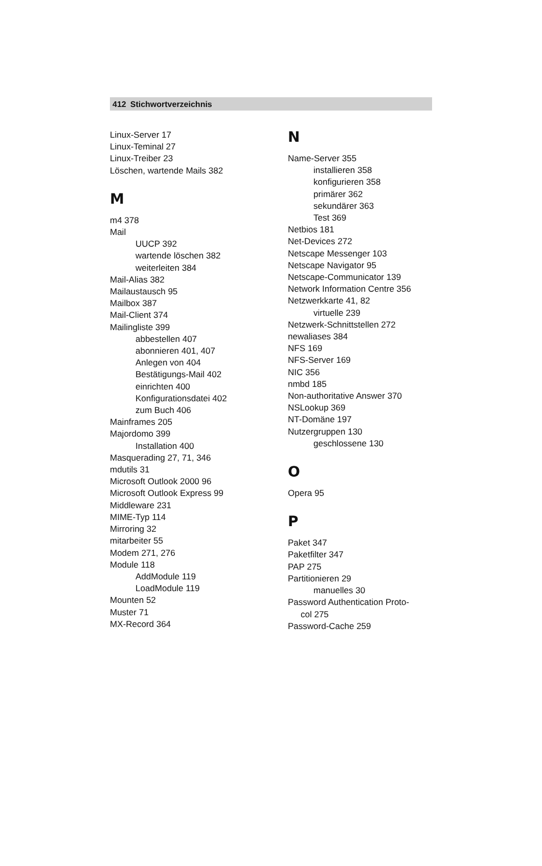412 Stichwortverzeichnis
Linux-Server 17
Linux-Teminal 27
Linux-Treiber 23
Löschen, wartende Mails 382
M
m4 378
Mail
UUCP 392
wartende löschen 382
weiterleiten 384
Mail-Alias 382
Mailaustausch 95
Mailbox 387
Mail-Client 374
Mailingliste 399
abbestellen 407
abonnieren 401, 407
Anlegen von 404
Bestätigungs-Mail 402
einrichten 400
Konfigurationsdatei 402
zum Buch 406
Mainframes 205
Majordomo 399
Installation 400
Masquerading 27, 71, 346
mdutils 31
Microsoft Outlook 2000 96
Microsoft Outlook Express 99
Middleware 231
MIME-Typ 114
Mirroring 32
mitarbeiter 55
Modem 271, 276
Module 118
AddModule 119
LoadModule 119
Mounten 52
Muster 71
MX-Record 364
N
Name-Server 355
installieren 358
konfigurieren 358
primärer 362
sekundärer 363
Test 369
Netbios 181
Net-Devices 272
Netscape Messenger 103
Netscape Navigator 95
Netscape-Communicator 139
Network Information Centre 356
Netzwerkkarte 41, 82
virtuelle 239
Netzwerk-Schnittstellen 272
newaliases 384
NFS 169
NFS-Server 169
NIC 356
nmbd 185
Non-authoritative Answer 370
NSLookup 369
NT-Domäne 197
Nutzergruppen 130
geschlossene 130
O
Opera 95
P
Paket 347
Paketfilter 347
PAP 275
Partitionieren 29
manuelles 30
Password Authentication Proto-
col 275
Password-Cache 259